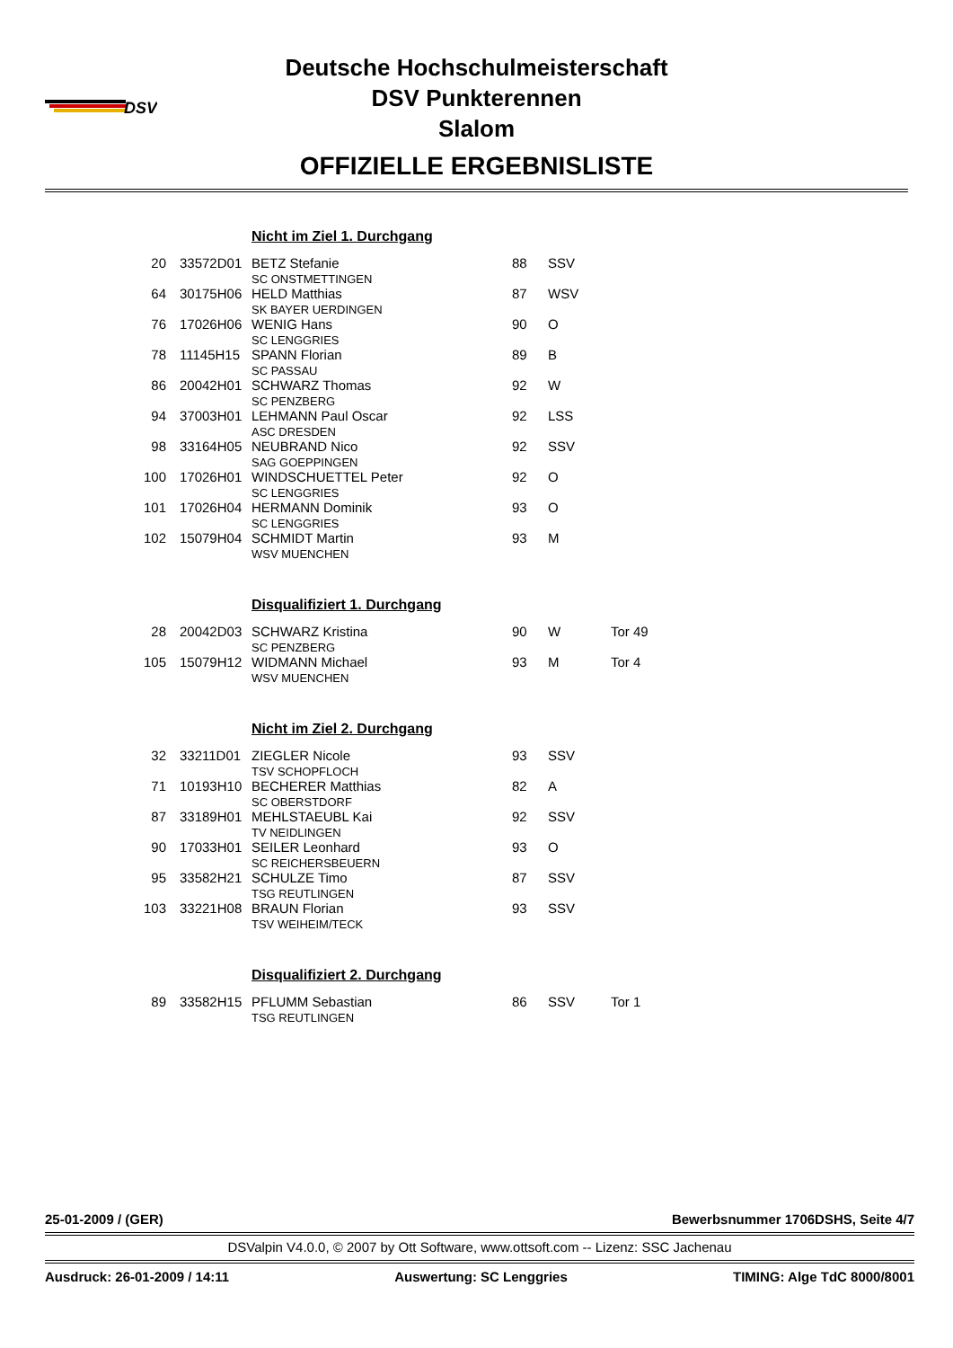DSV
Deutsche Hochschulmeisterschaft
DSV Punkterennen
Slalom
OFFIZIELLE ERGEBNISLISTE
| | | Nicht im Ziel 1. Durchgang | | | |
| 20 | 33572D01 | BETZ Stefanie SC ONSTMETTINGEN | 88 | SSV | |
| 64 | 30175H06 | HELD Matthias SK BAYER UERDINGEN | 87 | WSV | |
| 76 | 17026H06 | WENIG Hans SC LENGGRIES | 90 | O | |
| 78 | 11145H15 | SPANN Florian SC PASSAU | 89 | B | |
| 86 | 20042H01 | SCHWARZ Thomas SC PENZBERG | 92 | W | |
| 94 | 37003H01 | LEHMANN Paul Oscar ASC DRESDEN | 92 | LSS | |
| 98 | 33164H05 | NEUBRAND Nico SAG GOEPPINGEN | 92 | SSV | |
| 100 | 17026H01 | WINDSCHUETTEL Peter SC LENGGRIES | 92 | O | |
| 101 | 17026H04 | HERMANN Dominik SC LENGGRIES | 93 | O | |
| 102 | 15079H04 | SCHMIDT Martin WSV MUENCHEN | 93 | M | |
| | | Disqualifiziert 1. Durchgang | | | |
| 28 | 20042D03 | SCHWARZ Kristina SC PENZBERG | 90 | W | Tor 49 |
| 105 | 15079H12 | WIDMANN Michael WSV MUENCHEN | 93 | M | Tor 4 |
| | | Nicht im Ziel 2. Durchgang | | | |
| 32 | 33211D01 | ZIEGLER Nicole TSV SCHOPFLOCH | 93 | SSV | |
| 71 | 10193H10 | BECHERER Matthias SC OBERSTDORF | 82 | A | |
| 87 | 33189H01 | MEHLSTAEUBL Kai TV NEIDLINGEN | 92 | SSV | |
| 90 | 17033H01 | SEILER Leonhard SC REICHERSBEUERN | 93 | O | |
| 95 | 33582H21 | SCHULZE Timo TSG REUTLINGEN | 87 | SSV | |
| 103 | 33221H08 | BRAUN Florian TSV WEIHEIM/TECK | 93 | SSV | |
| | | Disqualifiziert 2. Durchgang | | | |
| 89 | 33582H15 | PFLUMM Sebastian TSG REUTLINGEN | 86 | SSV | Tor 1 |
25-01-2009 / (GER) Bewerbsnummer 1706DSHS, Seite 4/7
DSValpin V4.0.0, © 2007 by Ott Software, www.ottsoft.com -- Lizenz: SSC Jachenau
Ausdruck: 26-01-2009 / 14:11 Auswertung: SC Lenggries TIMING: Alge TdC 8000/8001